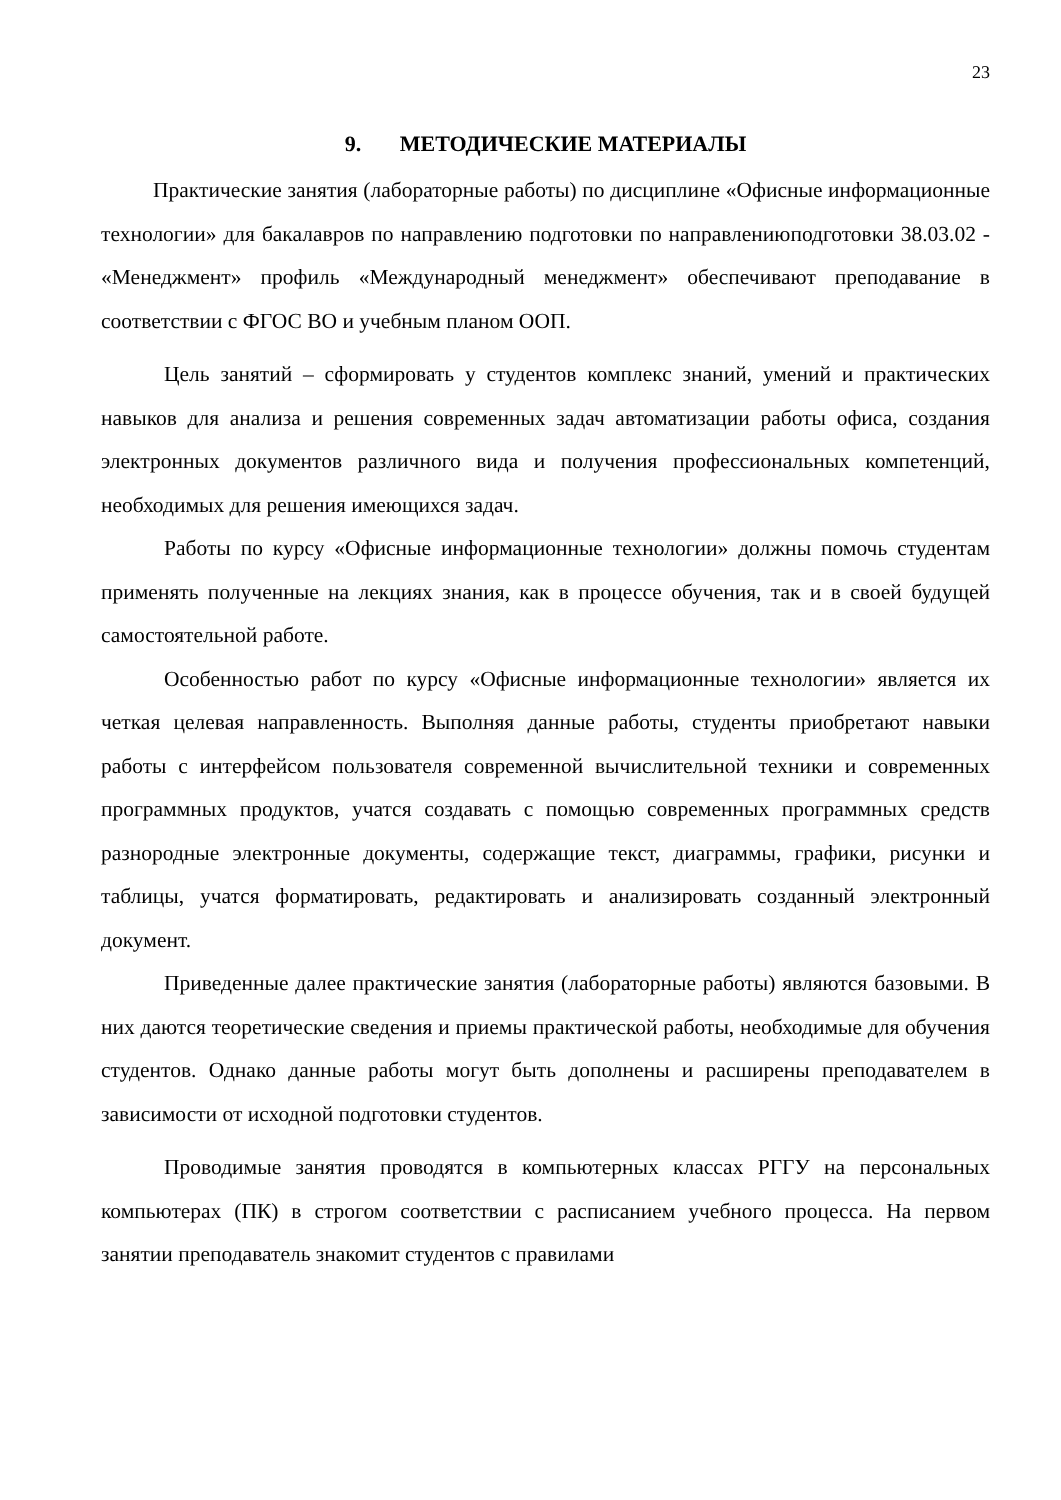23
9. МЕТОДИЧЕСКИЕ МАТЕРИАЛЫ
Практические занятия (лабораторные работы) по дисциплине «Офисные информационные технологии» для бакалавров по направлению подготовки по направлениюподготовки 38.03.02 - «Менеджмент» профиль «Международный менеджмент» обеспечивают преподавание в соответствии с ФГОС ВО и учебным планом ООП.
Цель занятий – сформировать у студентов комплекс знаний, умений и практических навыков для анализа и решения современных задач автоматизации работы офиса, создания электронных документов различного вида и получения профессиональных компетенций, необходимых для решения имеющихся задач.
Работы по курсу «Офисные информационные технологии» должны помочь студентам применять полученные на лекциях знания, как в процессе обучения, так и в своей будущей самостоятельной работе.
Особенностью работ по курсу «Офисные информационные технологии» является их четкая целевая направленность. Выполняя данные работы, студенты приобретают навыки работы с интерфейсом пользователя современной вычислительной техники и современных программных продуктов, учатся создавать с помощью современных программных средств разнородные электронные документы, содержащие текст, диаграммы, графики, рисунки и таблицы, учатся форматировать, редактировать и анализировать созданный электронный документ.
Приведенные далее практические занятия (лабораторные работы) являются базовыми. В них даются теоретические сведения и приемы практической работы, необходимые для обучения студентов. Однако данные работы могут быть дополнены и расширены преподавателем в зависимости от исходной подготовки студентов.
Проводимые занятия проводятся в компьютерных классах РГГУ на персональных компьютерах (ПК) в строгом соответствии с расписанием учебного процесса. На первом занятии преподаватель знакомит студентов с правилами